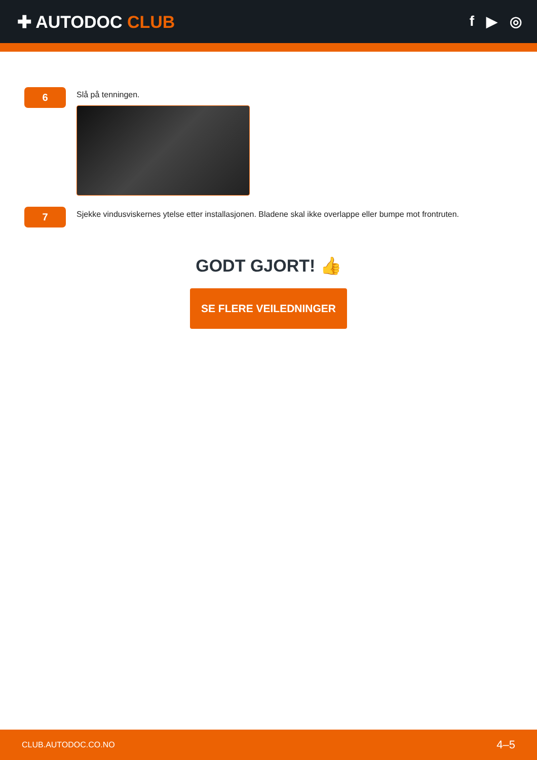✚ AUTODOC CLUB
f ▶ ◎
6
Slå på tenningen.
7
Sjekke vindusviskernes ytelse etter installasjonen. Bladene skal ikke overlappe eller bumpe mot frontruten.
GODT GJORT! 👍
SE FLERE VEILEDNINGER
CLUB.AUTODOC.CO.NO 4–5